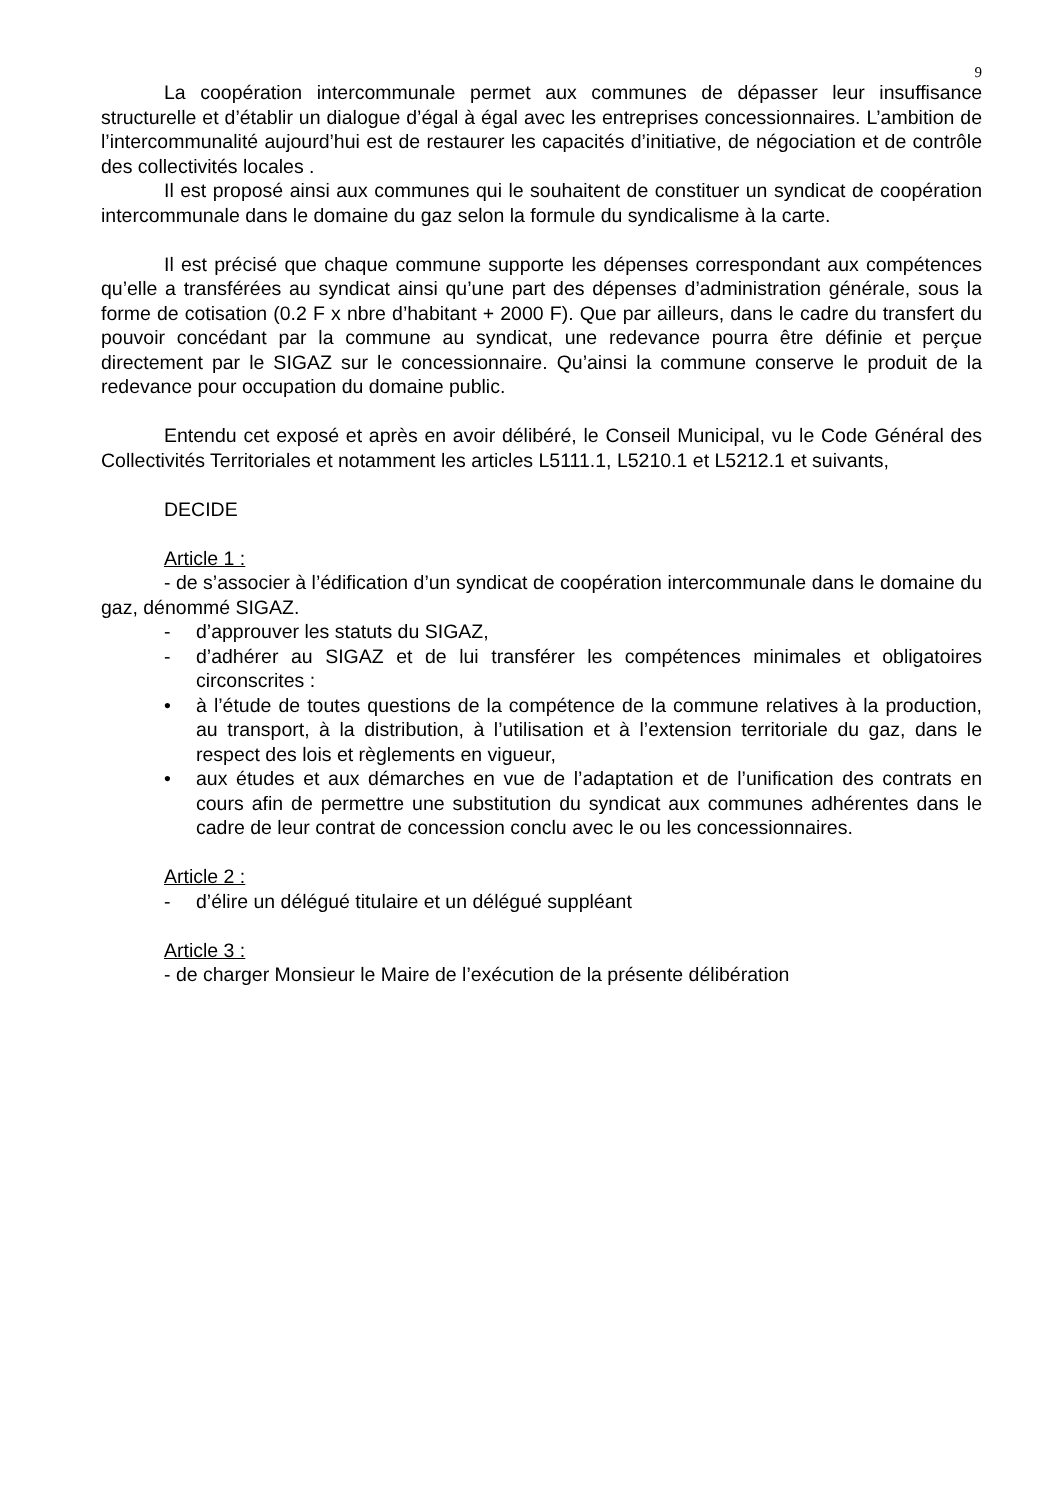9
La coopération intercommunale permet aux communes de dépasser leur insuffisance structurelle et d’établir un dialogue d’égal à égal avec les entreprises concessionnaires. L’ambition de l’intercommunalité aujourd’hui est de restaurer les capacités d’initiative, de négociation et de contrôle des collectivités locales .
Il est proposé ainsi aux communes qui le souhaitent de constituer un syndicat de coopération intercommunale dans le domaine du gaz selon la formule du syndicalisme à la carte.
Il est précisé que chaque commune supporte les dépenses correspondant aux compétences qu’elle a transférées au syndicat ainsi qu’une part des dépenses d’administration générale, sous la forme de cotisation (0.2 F x nbre d’habitant + 2000 F). Que par ailleurs, dans le cadre du transfert du pouvoir concédant par la commune au syndicat, une redevance pourra être définie et perçue directement par le SIGAZ sur le concessionnaire. Qu’ainsi la commune conserve le produit de la redevance pour occupation du domaine public.
Entendu cet exposé et après en avoir délibéré, le Conseil Municipal, vu le Code Général des Collectivités Territoriales et notamment les articles L5111.1, L5210.1 et L5212.1 et suivants,
DECIDE
Article 1 :
- de s’associer à l’édification d’un syndicat de coopération intercommunale dans le domaine du gaz, dénommé SIGAZ.
- d’approuver les statuts du SIGAZ,
- d’adhérer au SIGAZ et de lui transférer les compétences minimales et obligatoires circonscrites :
• à l’étude de toutes questions de la compétence de la commune relatives à la production, au transport, à la distribution, à l’utilisation et à l’extension territoriale du gaz, dans le respect des lois et règlements en vigueur,
• aux études et aux démarches en vue de l’adaptation et de l’unification des contrats en cours afin de permettre une substitution du syndicat aux communes adhérentes dans le cadre de leur contrat de concession conclu avec le ou les concessionnaires.
Article 2 :
- d’élire un délégué titulaire et un délégué suppléant
Article 3 :
- de charger Monsieur le Maire de l’exécution de la présente délibération